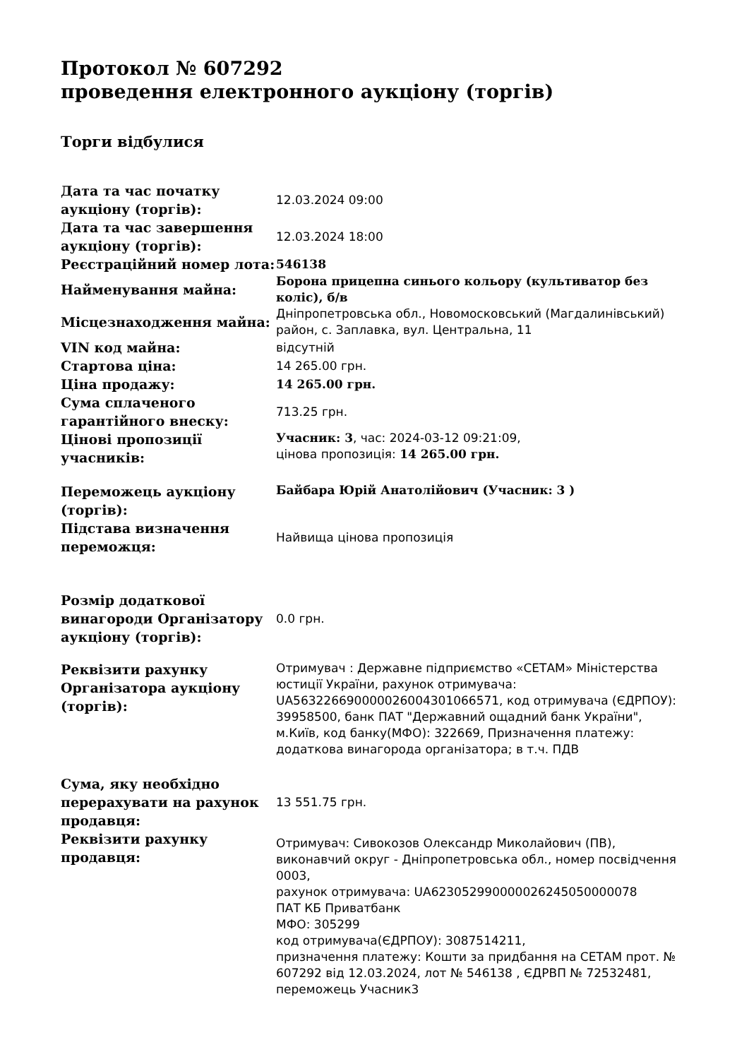Протокол № 607292
проведення електронного аукціону (торгів)
Торги відбулися
| Дата та час початку аукціону (торгів): | 12.03.2024 09:00 |
| Дата та час завершення аукціону (торгів): | 12.03.2024 18:00 |
| Реєстраційний номер лота: | 546138 |
| Найменування майна: | Борона прицепна синього кольору (культиватор без коліс), б/в |
| Місцезнаходження майна: | Дніпропетровська обл., Новомосковський (Магдалинівський) район, с. Заплавка, вул. Центральна, 11 |
| VIN код майна: | відсутній |
| Стартова ціна: | 14 265.00 грн. |
| Ціна продажу: | 14 265.00 грн. |
| Сума сплаченого гарантійного внеску: | 713.25 грн. |
| Цінові пропозиції учасників: | Учасник: 3 , час: 2024-03-12 09:21:09, цінова пропозиція: 14 265.00 грн. |
| Переможець аукціону (торгів): | Байбара Юрій Анатолійович (Учасник: 3 ) |
| Підстава визначення переможця: | Найвища цінова пропозиція |
| Розмір додаткової винагороди Організатору аукціону (торгів): | 0.0 грн. |
| Реквізити рахунку Організатора аукціону (торгів): | Отримувач : Державне підприємство «СЕТАМ» Міністерства юстиції України, рахунок отримувача: UA563226690000026004301066571, код отримувача (ЄДРПОУ): 39958500, банк ПАТ "Державний ощадний банк України", м.Київ, код банку(МФО): 322669, Призначення платежу: додаткова винагорода організатора; в т.ч. ПДВ |
| Сума, яку необхідно перерахувати на рахунок продавця: | 13 551.75 грн. |
| Реквізити рахунку продавця: | Отримувач: Сивокозов Олександр Миколайович (ПВ), виконавчий округ - Дніпропетровська обл., номер посвідчення 0003, рахунок отримувача: UA623052990000026245050000078 ПАТ КБ Приватбанк МФО: 305299 код отримувача(ЄДРПОУ): 3087514211, призначення платежу: Кошти за придбання на СЕТАМ прот. № 607292 від 12.03.2024, лот № 546138 , ЄДРВП № 72532481, переможець Учасник3 |